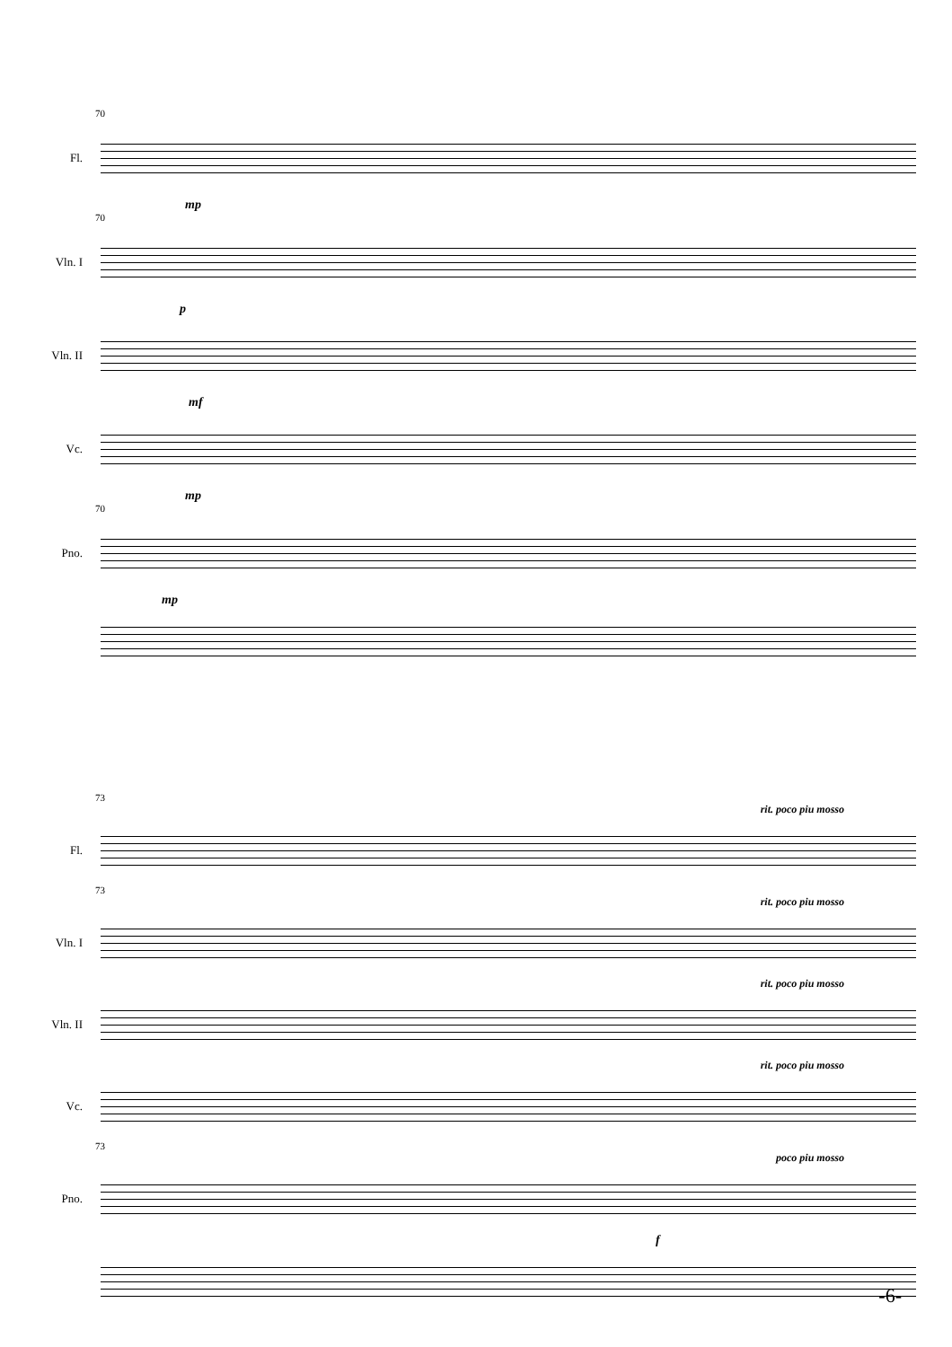70
Fl.
mp
70
Vln. I
p
Vln. II
mf
Vc.
mp
70
Pno.
mp
73
rit. poco piu mosso
Fl.
73
rit. poco piu mosso
Vln. I
rit. poco piu mosso
Vln. II
rit. poco piu mosso
Vc.
73
poco piu mosso
Pno.
f
-6-